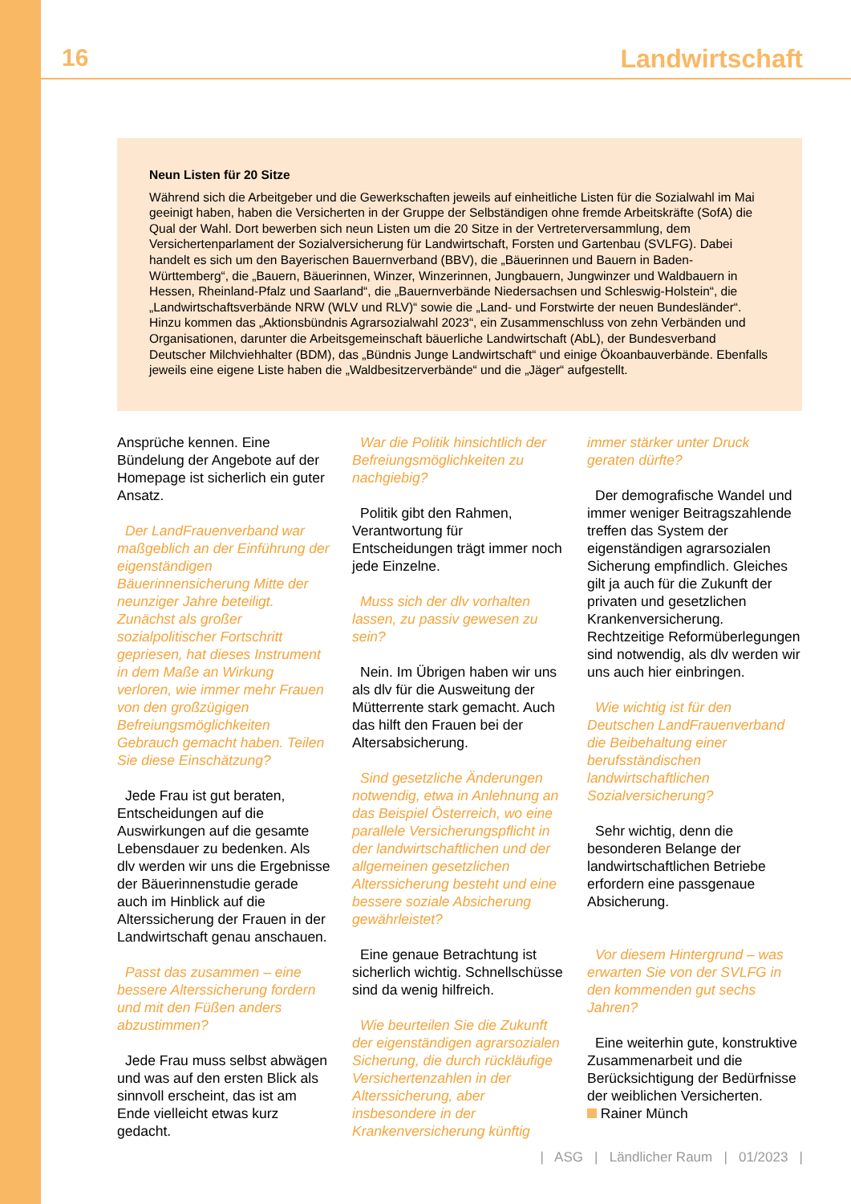16 Landwirtschaft
Neun Listen für 20 Sitze
Während sich die Arbeitgeber und die Gewerkschaften jeweils auf einheitliche Listen für die Sozialwahl im Mai geeinigt haben, haben die Versicherten in der Gruppe der Selbständigen ohne fremde Arbeitskräfte (SofA) die Qual der Wahl. Dort bewerben sich neun Listen um die 20 Sitze in der Vertreterversammlung, dem Versichertenparlament der Sozialversicherung für Landwirtschaft, Forsten und Gartenbau (SVLFG). Dabei handelt es sich um den Bayerischen Bauernverband (BBV), die „Bäuerinnen und Bauern in Baden-Württemberg“, die „Bauern, Bäuerinnen, Winzer, Winzerinnen, Jungbauern, Jungwinzer und Waldbauern in Hessen, Rheinland-Pfalz und Saarland“, die „Bauernverbände Niedersachsen und Schleswig-Holstein“, die „Landwirtschaftsverbände NRW (WLV und RLV)“ sowie die „Land- und Forstwirte der neuen Bundesländer“. Hinzu kommen das „Aktionsbündnis Agrarsozialwahl 2023“, ein Zusammenschluss von zehn Verbänden und Organisationen, darunter die Arbeitsgemeinschaft bäuerliche Landwirtschaft (AbL), der Bundesverband Deutscher Milchviehhalter (BDM), das „Bündnis Junge Landwirtschaft“ und einige Ökoanbauverbände. Ebenfalls jeweils eine eigene Liste haben die „Waldbesitzerverbände“ und die „Jäger“ aufgestellt.
Ansprüche kennen. Eine Bündelung der Angebote auf der Homepage ist sicherlich ein guter Ansatz.
Der LandFrauenverband war maßgeblich an der Einführung der eigenständigen Bäuerinnensicherung Mitte der neunziger Jahre beteiligt. Zunächst als großer sozialpolitischer Fortschritt gepriesen, hat dieses Instrument in dem Maße an Wirkung verloren, wie immer mehr Frauen von den großzügigen Befreiungsmöglichkeiten Gebrauch gemacht haben. Teilen Sie diese Einschätzung?
Jede Frau ist gut beraten, Entscheidungen auf die Auswirkungen auf die gesamte Lebensdauer zu bedenken. Als dlv werden wir uns die Ergebnisse der Bäuerinnenstudie gerade auch im Hinblick auf die Alterssicherung der Frauen in der Landwirtschaft genau anschauen.
Passt das zusammen – eine bessere Alterssicherung fordern und mit den Füßen anders abzustimmen?
Jede Frau muss selbst abwägen und was auf den ersten Blick als sinnvoll erscheint, das ist am Ende vielleicht etwas kurz gedacht.
War die Politik hinsichtlich der Befreiungsmöglichkeiten zu nachgiebig?
Politik gibt den Rahmen, Verantwortung für Entscheidungen trägt immer noch jede Einzelne.
Muss sich der dlv vorhalten lassen, zu passiv gewesen zu sein?
Nein. Im Übrigen haben wir uns als dlv für die Ausweitung der Mütterrente stark gemacht. Auch das hilft den Frauen bei der Altersabsicherung.
Sind gesetzliche Änderungen notwendig, etwa in Anlehnung an das Beispiel Österreich, wo eine parallele Versicherungspflicht in der landwirtschaftlichen und der allgemeinen gesetzlichen Alterssicherung besteht und eine bessere soziale Absicherung gewährleistet?
Eine genaue Betrachtung ist sicherlich wichtig. Schnellschüsse sind da wenig hilfreich.
Wie beurteilen Sie die Zukunft der eigenständigen agrarsozialen Sicherung, die durch rückläufige Versichertenzahlen in der Alterssicherung, aber insbesondere in der Krankenversicherung künftig
immer stärker unter Druck geraten dürfte?
Der demografische Wandel und immer weniger Beitragszahlende treffen das System der eigenständigen agrarsozialen Sicherung empfindlich. Gleiches gilt ja auch für die Zukunft der privaten und gesetzlichen Krankenversicherung. Rechtzeitige Reformüberlegungen sind notwendig, als dlv werden wir uns auch hier einbringen.
Wie wichtig ist für den Deutschen LandFrauenverband die Beibehaltung einer berufsständischen landwirtschaftlichen Sozialversicherung?
Sehr wichtig, denn die besonderen Belange der landwirtschaftlichen Betriebe erfordern eine passgenaue Absicherung.
Vor diesem Hintergrund – was erwarten Sie von der SVLFG in den kommenden gut sechs Jahren?
Eine weiterhin gute, konstruktive Zusammenarbeit und die Berücksichtigung der Bedürfnisse der weiblichen Versicherten.
Rainer Münch
| ASG | Ländlicher Raum | 01/2023 |